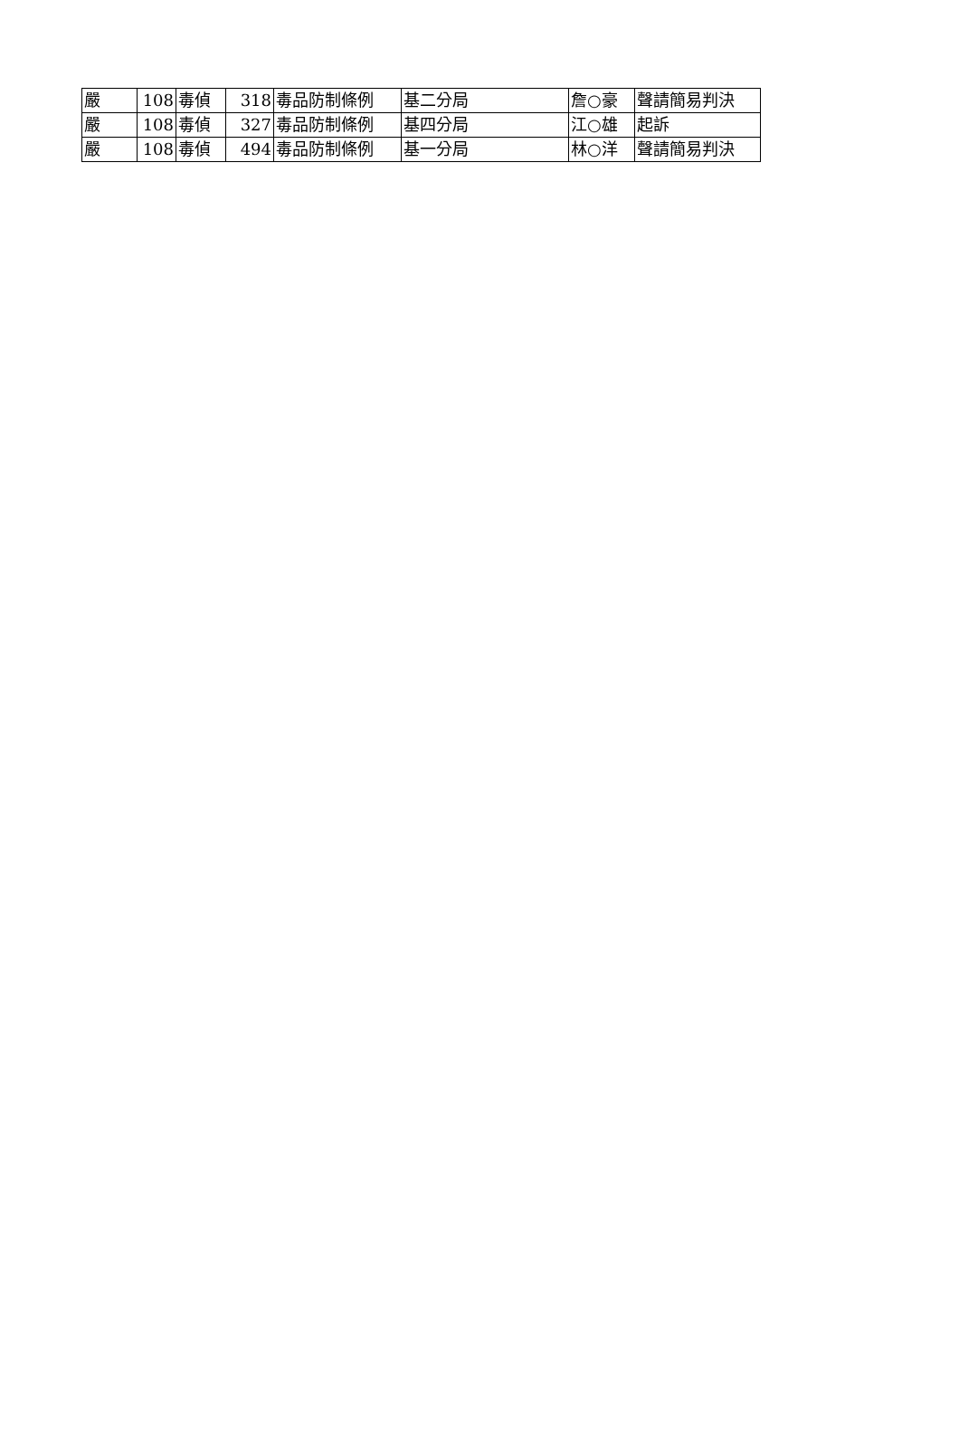| 嚴 | 108 | 毒偵 | 318 | 毒品防制條例 | 基二分局 | 詹○豪 | 聲請簡易判決 |
| 嚴 | 108 | 毒偵 | 327 | 毒品防制條例 | 基四分局 | 江○雄 | 起訴 |
| 嚴 | 108 | 毒偵 | 494 | 毒品防制條例 | 基一分局 | 林○洋 | 聲請簡易判決 |